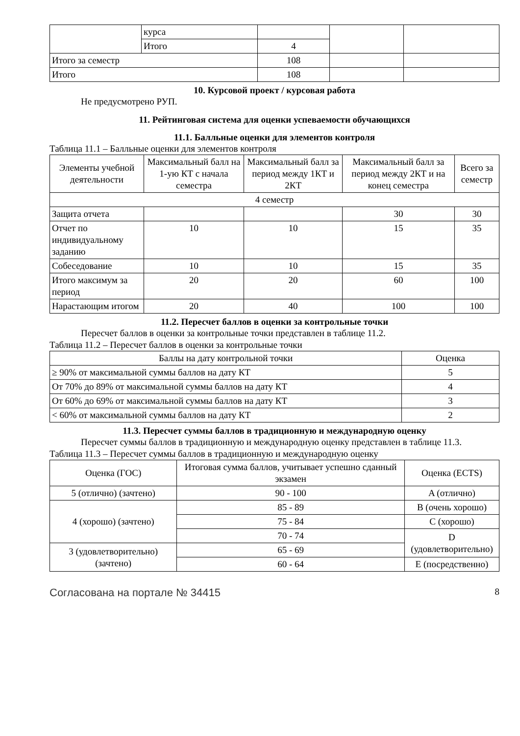| | курса | | | |
| | Итого | 4 | | |
| Итого за семестр | | 108 | | |
| Итого | | 108 | | |
10. Курсовой проект / курсовая работа
Не предусмотрено РУП.
11. Рейтинговая система для оценки успеваемости обучающихся
11.1. Балльные оценки для элементов контроля
Таблица 11.1 – Балльные оценки для элементов контроля
| Элементы учебной деятельности | Максимальный балл на 1-ую КТ с начала семестра | Максимальный балл за период между 1КТ и 2КТ | Максимальный балл за период между 2КТ и на конец семестра | Всего за семестр |
| --- | --- | --- | --- | --- |
| 4 семестр | | | | |
| Защита отчета | | | 30 | 30 |
| Отчет по индивидуальному заданию | 10 | 10 | 15 | 35 |
| Собеседование | 10 | 10 | 15 | 35 |
| Итого максимум за период | 20 | 20 | 60 | 100 |
| Нарастающим итогом | 20 | 40 | 100 | 100 |
11.2. Пересчет баллов в оценки за контрольные точки
Пересчет баллов в оценки за контрольные точки представлен в таблице 11.2.
Таблица 11.2 – Пересчет баллов в оценки за контрольные точки
| Баллы на дату контрольной точки | Оценка |
| --- | --- |
| ≥ 90% от максимальной суммы баллов на дату КТ | 5 |
| От 70% до 89% от максимальной суммы баллов на дату КТ | 4 |
| От 60% до 69% от максимальной суммы баллов на дату КТ | 3 |
| < 60% от максимальной суммы баллов на дату КТ | 2 |
11.3. Пересчет суммы баллов в традиционную и международную оценку
Пересчет суммы баллов в традиционную и международную оценку представлен в таблице 11.3.
Таблица 11.3 – Пересчет суммы баллов в традиционную и международную оценку
| Оценка (ГОС) | Итоговая сумма баллов, учитывает успешно сданный экзамен | Оценка (ECTS) |
| --- | --- | --- |
| 5 (отлично) (зачтено) | 90 - 100 | A (отлично) |
| 4 (хорошо) (зачтено) | 85 - 89 | B (очень хорошо) |
| | 75 - 84 | C (хорошо) |
| | 70 - 74 | D (удовлетворительно) |
| 3 (удовлетворительно) (зачтено) | 65 - 69 | |
| | 60 - 64 | E (посредственно) |
Согласована на портале № 34415 8